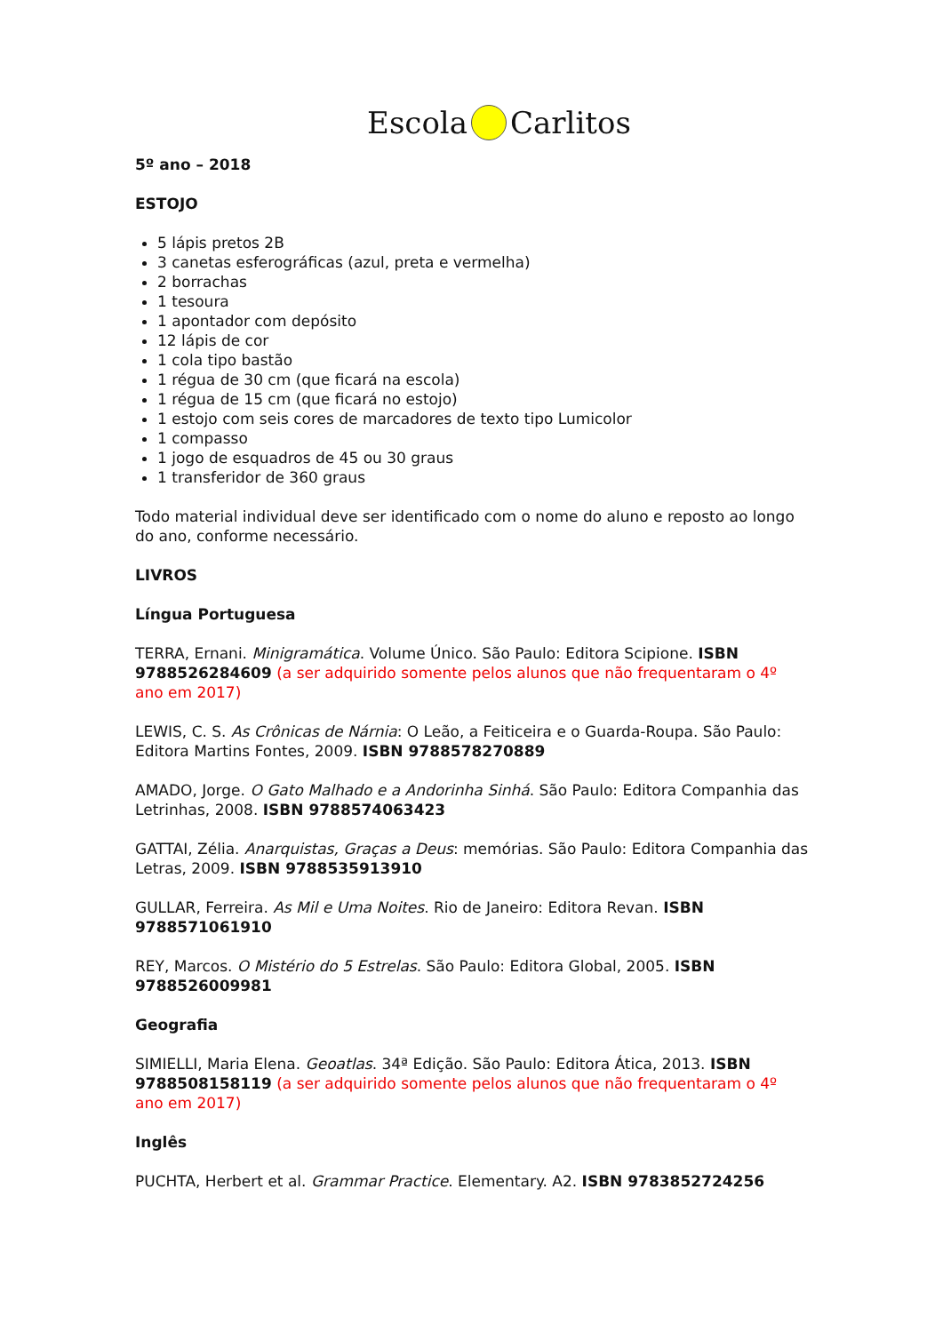Escola Carlitos
5º ano – 2018
ESTOJO
5 lápis pretos 2B
3 canetas esferográficas (azul, preta e vermelha)
2 borrachas
1 tesoura
1 apontador com depósito
12 lápis de cor
1 cola tipo bastão
1 régua de 30 cm (que ficará na escola)
1 régua de 15 cm (que ficará no estojo)
1 estojo com seis cores de marcadores de texto tipo Lumicolor
1 compasso
1 jogo de esquadros de 45 ou 30 graus
1 transferidor de 360 graus
Todo material individual deve ser identificado com o nome do aluno e reposto ao longo do ano, conforme necessário.
LIVROS
Língua Portuguesa
TERRA, Ernani. Minigramática. Volume Único. São Paulo: Editora Scipione. ISBN 9788526284609 (a ser adquirido somente pelos alunos que não frequentaram o 4º ano em 2017)
LEWIS, C. S. As Crônicas de Nárnia: O Leão, a Feiticeira e o Guarda-Roupa. São Paulo: Editora Martins Fontes, 2009. ISBN 9788578270889
AMADO, Jorge. O Gato Malhado e a Andorinha Sinhá. São Paulo: Editora Companhia das Letrinhas, 2008. ISBN 9788574063423
GATTAI, Zélia. Anarquistas, Graças a Deus: memórias. São Paulo: Editora Companhia das Letras, 2009. ISBN 9788535913910
GULLAR, Ferreira. As Mil e Uma Noites. Rio de Janeiro: Editora Revan. ISBN 9788571061910
REY, Marcos. O Mistério do 5 Estrelas. São Paulo: Editora Global, 2005. ISBN 9788526009981
Geografia
SIMIELLI, Maria Elena. Geoatlas. 34ª Edição. São Paulo: Editora Ática, 2013. ISBN 9788508158119 (a ser adquirido somente pelos alunos que não frequentaram o 4º ano em 2017)
Inglês
PUCHTA, Herbert et al. Grammar Practice. Elementary. A2. ISBN 9783852724256